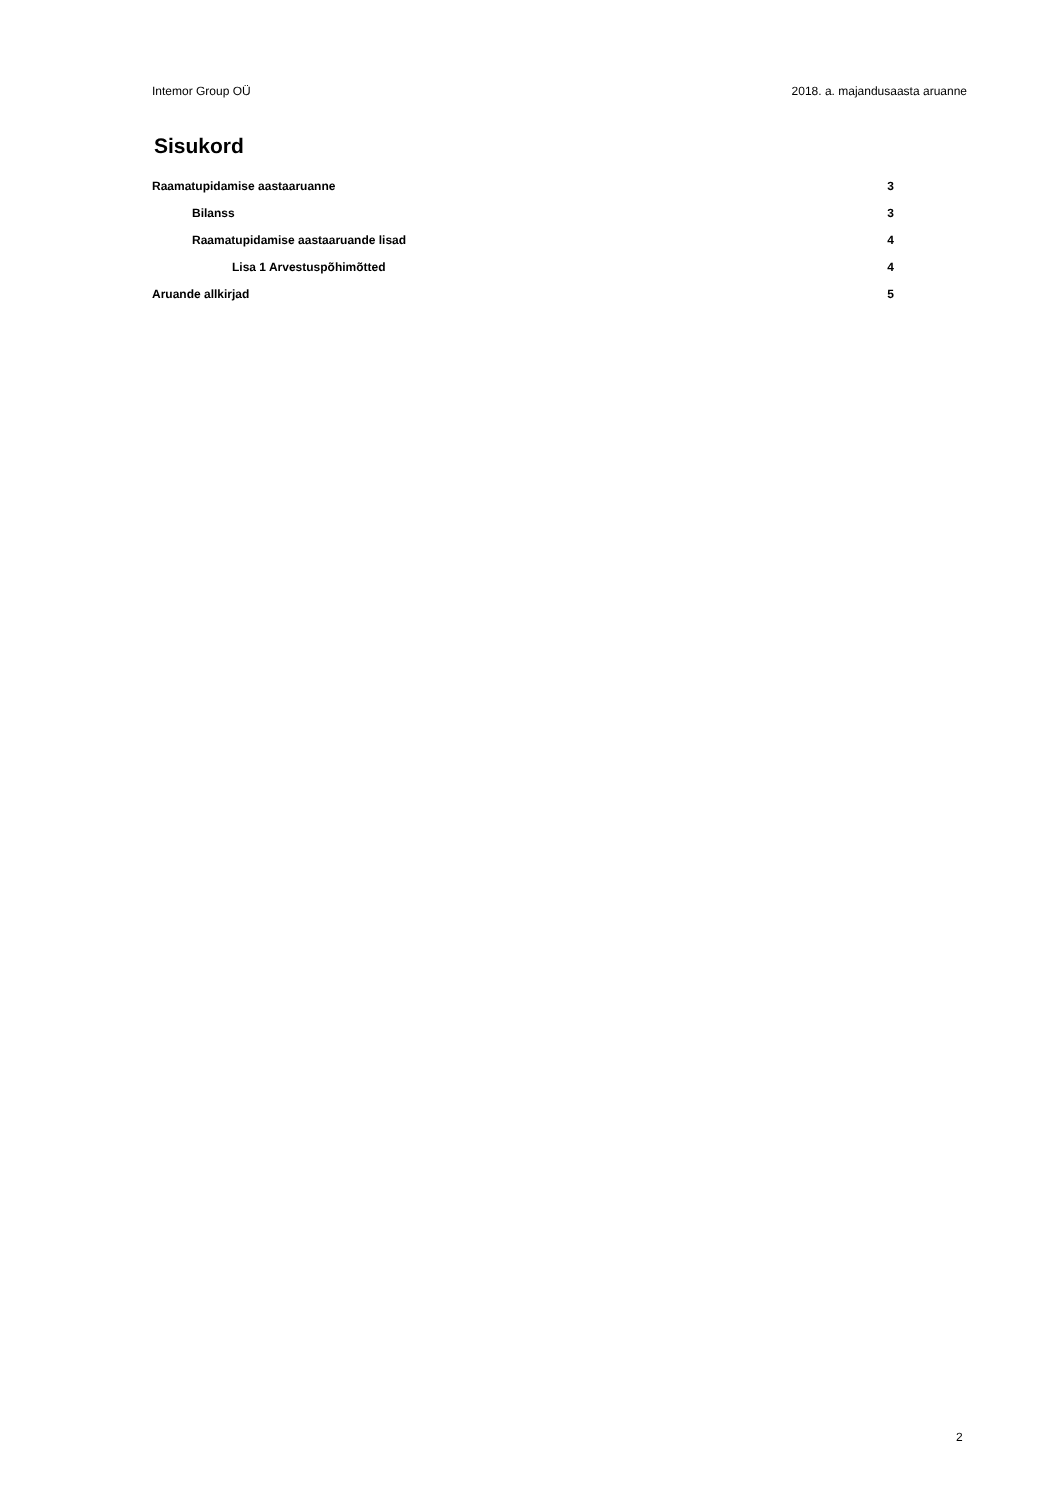Intemor Group OÜ 2018. a. majandusaasta aruanne
Sisukord
Raamatupidamise aastaaruanne 3
Bilanss 3
Raamatupidamise aastaaruande lisad 4
Lisa 1 Arvestuspõhimõtted 4
Aruande allkirjad 5
2